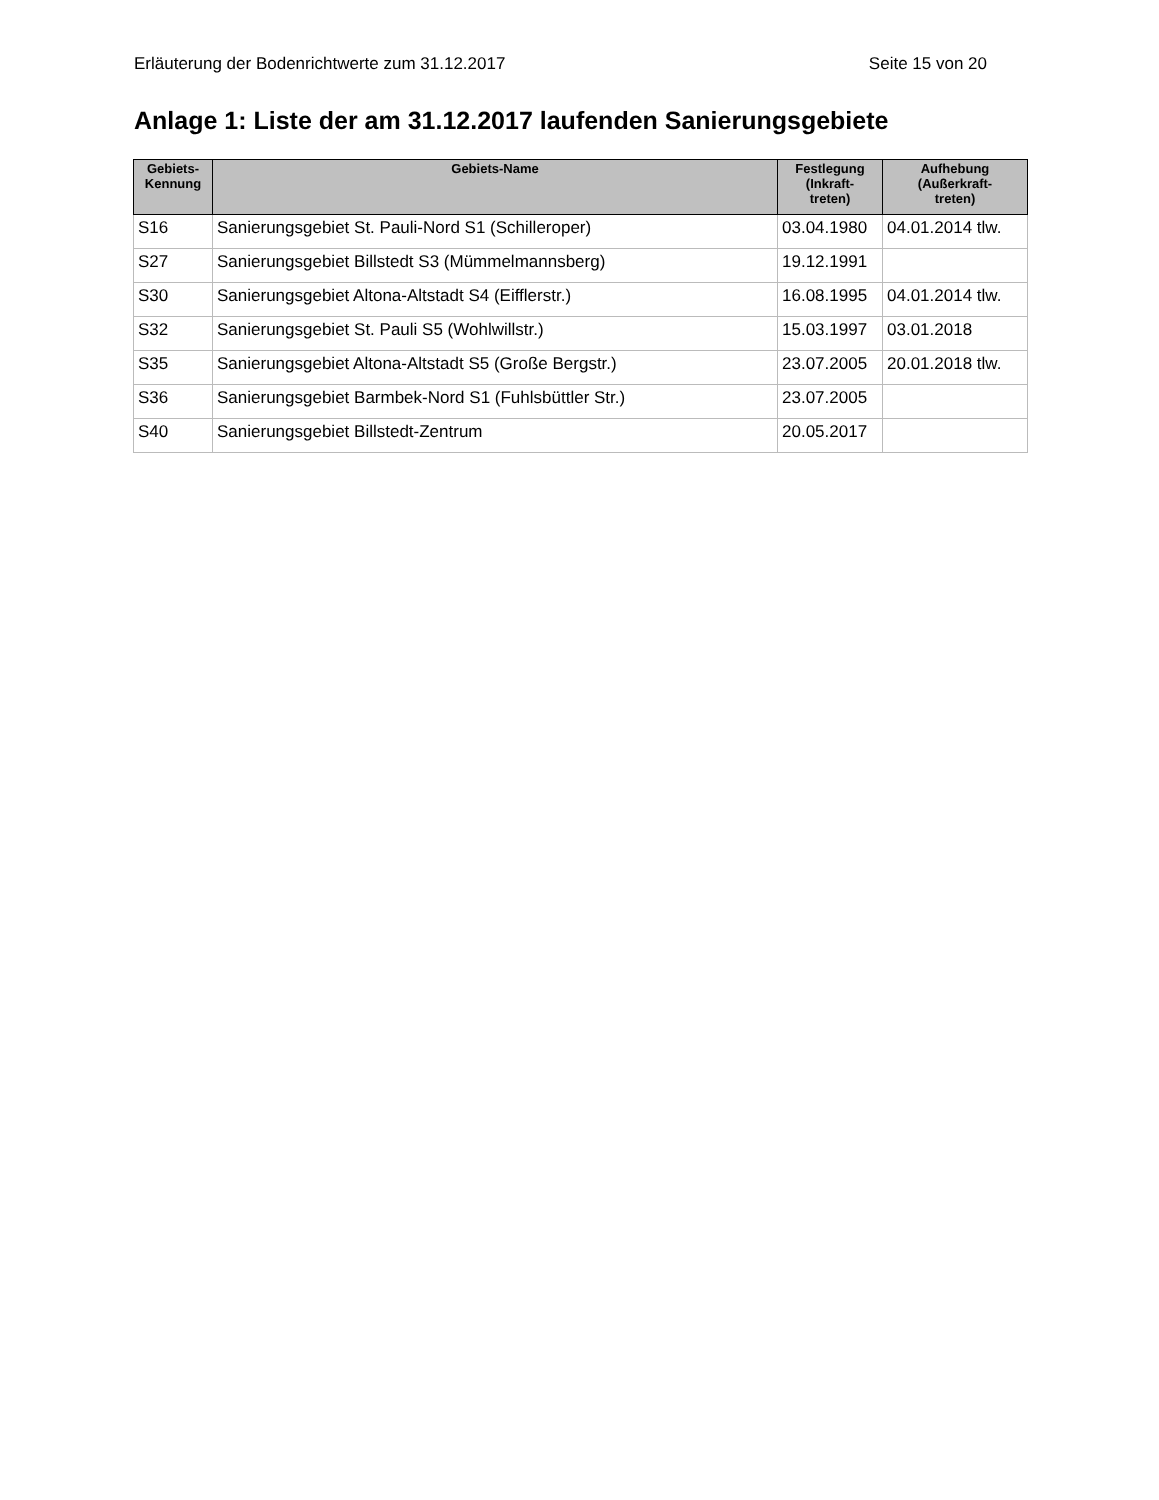Erläuterung der Bodenrichtwerte zum 31.12.2017 Seite 15 von 20
Anlage 1: Liste der am 31.12.2017 laufenden Sanierungsgebiete
| Gebiets- Kennung | Gebiets-Name | Festlegung (Inkraft- treten) | Aufhebung (Außerkraft- treten) |
| --- | --- | --- | --- |
| S16 | Sanierungsgebiet St. Pauli-Nord S1 (Schilleroper) | 03.04.1980 | 04.01.2014 tlw. |
| S27 | Sanierungsgebiet Billstedt S3 (Mümmelmannsberg) | 19.12.1991 | |
| S30 | Sanierungsgebiet Altona-Altstadt S4 (Eifflerstr.) | 16.08.1995 | 04.01.2014 tlw. |
| S32 | Sanierungsgebiet St. Pauli S5 (Wohlwillstr.) | 15.03.1997 | 03.01.2018 |
| S35 | Sanierungsgebiet Altona-Altstadt S5 (Große Bergstr.) | 23.07.2005 | 20.01.2018 tlw. |
| S36 | Sanierungsgebiet Barmbek-Nord S1 (Fuhlsbüttler Str.) | 23.07.2005 | |
| S40 | Sanierungsgebiet Billstedt-Zentrum | 20.05.2017 | |